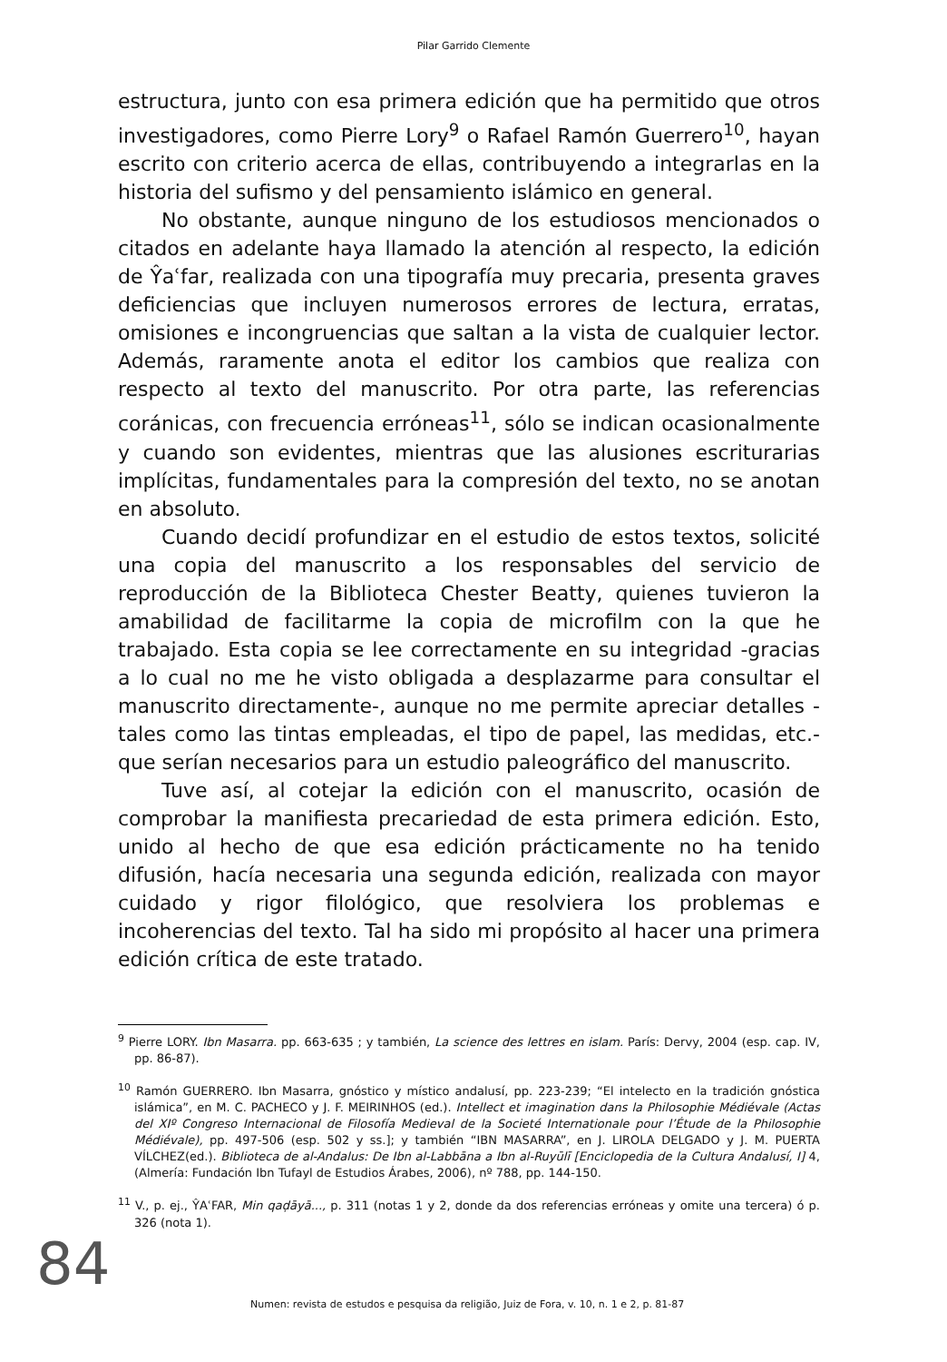Pilar Garrido Clemente
estructura, junto con esa primera edición que ha permitido que otros investigadores, como Pierre Lory<sup>9</sup> o Rafael Ramón Guerrero<sup>10</sup>, hayan escrito con criterio acerca de ellas, contribuyendo a integrarlas en la historia del sufismo y del pensamiento islámico en general.
No obstante, aunque ninguno de los estudiosos mencionados o citados en adelante haya llamado la atención al respecto, la edición de Ŷaʿfar, realizada con una tipografía muy precaria, presenta graves deficiencias que incluyen numerosos errores de lectura, erratas, omisiones e incongruencias que saltan a la vista de cualquier lector. Además, raramente anota el editor los cambios que realiza con respecto al texto del manuscrito. Por otra parte, las referencias coránicas, con frecuencia erróneas<sup>11</sup>, sólo se indican ocasionalmente y cuando son evidentes, mientras que las alusiones escriturarias implícitas, fundamentales para la compresión del texto, no se anotan en absoluto.
Cuando decidí profundizar en el estudio de estos textos, solicité una copia del manuscrito a los responsables del servicio de reproducción de la Biblioteca Chester Beatty, quienes tuvieron la amabilidad de facilitarme la copia de microfilm con la que he trabajado. Esta copia se lee correctamente en su integridad -gracias a lo cual no me he visto obligada a desplazarme para consultar el manuscrito directamente-, aunque no me permite apreciar detalles -tales como las tintas empleadas, el tipo de papel, las medidas, etc.- que serían necesarios para un estudio paleográfico del manuscrito.
Tuve así, al cotejar la edición con el manuscrito, ocasión de comprobar la manifiesta precariedad de esta primera edición. Esto, unido al hecho de que esa edición prácticamente no ha tenido difusión, hacía necesaria una segunda edición, realizada con mayor cuidado y rigor filológico, que resolviera los problemas e incoherencias del texto. Tal ha sido mi propósito al hacer una primera edición crítica de este tratado.
<sup>9</sup> Pierre LORY. Ibn Masarra. pp. 663-635 ; y también, La science des lettres en islam. París: Dervy, 2004 (esp. cap. IV, pp. 86-87).
<sup>10</sup> Ramón GUERRERO. Ibn Masarra, gnóstico y místico andalusí, pp. 223-239; “El intelecto en la tradición gnóstica islámica”, en M. C. PACHECO y J. F. MEIRINHOS (ed.). Intellect et imagination dans la Philosophie Médiévale (Actas del XIº Congreso Internacional de Filosofía Medieval de la Societé Internationale pour l’Étude de la Philosophie Médiévale), pp. 497-506 (esp. 502 y ss.]; y también “IBN MASARRA”, en J. LIROLA DELGADO y J. M. PUERTA VÍLCHEZ(ed.). Biblioteca de al-Andalus: De Ibn al-Labbāna a Ibn al-Ruyūlī [Enciclopedia de la Cultura Andalusí, I] 4, (Almería: Fundación Ibn Tufayl de Estudios Árabes, 2006), nº 788, pp. 144-150.
<sup>11</sup> V., p. ej., ŶAʿFAR, Min qaḍāyā..., p. 311 (notas 1 y 2, donde da dos referencias erróneas y omite una tercera) ó p. 326 (nota 1).
84
Numen: revista de estudos e pesquisa da religião, Juiz de Fora, v. 10, n. 1 e 2, p. 81-87